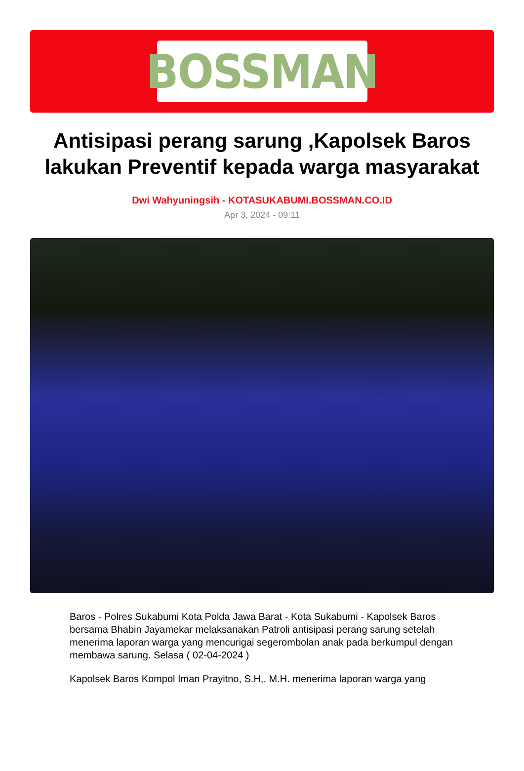BOSSMAN
Antisipasi perang sarung ,Kapolsek Baros lakukan Preventif kepada warga masyarakat
Dwi Wahyuningsih - KOTASUKABUMI.BOSSMAN.CO.ID
Apr 3, 2024 - 09:11
Baros - Polres Sukabumi Kota Polda Jawa Barat - Kota Sukabumi - Kapolsek Baros bersama Bhabin Jayamekar melaksanakan Patroli antisipasi perang sarung setelah menerima laporan warga yang mencurigai segerombolan anak pada berkumpul dengan membawa sarung. Selasa ( 02-04-2024 )
Kapolsek Baros Kompol Iman Prayitno, S.H,. M.H. menerima laporan warga yang